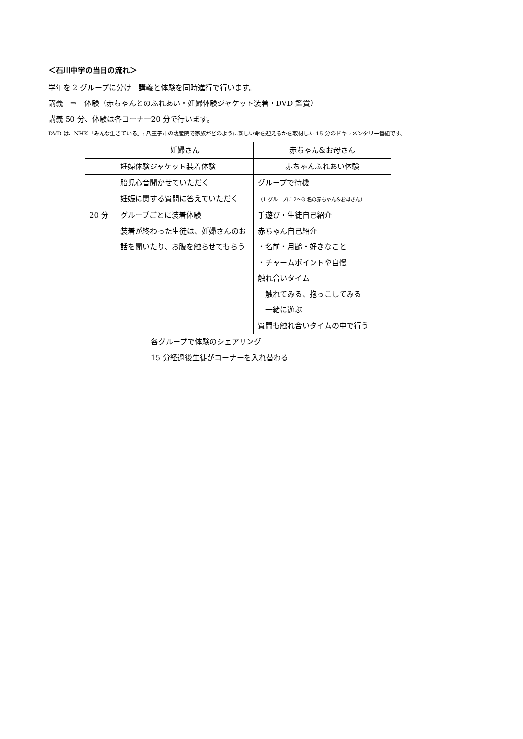＜石川中学の当日の流れ＞
学年を 2 グループに分け　講義と体験を同時進行で行います。
講義　⇒　体験（赤ちゃんとのふれあい・妊婦体験ジャケット装着・DVD 鑑賞）
講義 50 分、体験は各コーナー20 分で行います。
DVD は、NHK「みんな生きている」: 八王子市の助産院で家族がどのように新しい命を迎えるかを取材した 15 分のドキュメンタリー番組です。
| | 妊婦さん | 赤ちゃん&お母さん |
| | 妊婦体験ジャケット装着体験 | 赤ちゃんふれあい体験 |
| | 胎児心音聞かせていただく 妊娠に関する質問に答えていただく | グループで待機 （1 グループに 2～3 名の赤ちゃん&お母さん） |
| 20 分 | グループごとに装着体験 装着が終わった生徒は、妊婦さんのお話を聞いたり、お腹を触らせてもらう | 手遊び・生徒自己紹介 赤ちゃん自己紹介 ・名前・月齢・好きなこと ・チャームポイントや自慢 触れ合いタイム 触れてみる、抱っこしてみる 一緒に遊ぶ 質問も触れ合いタイムの中で行う |
| | 各グループで体験のシェアリング 15 分経過後生徒がコーナーを入れ替わる | |